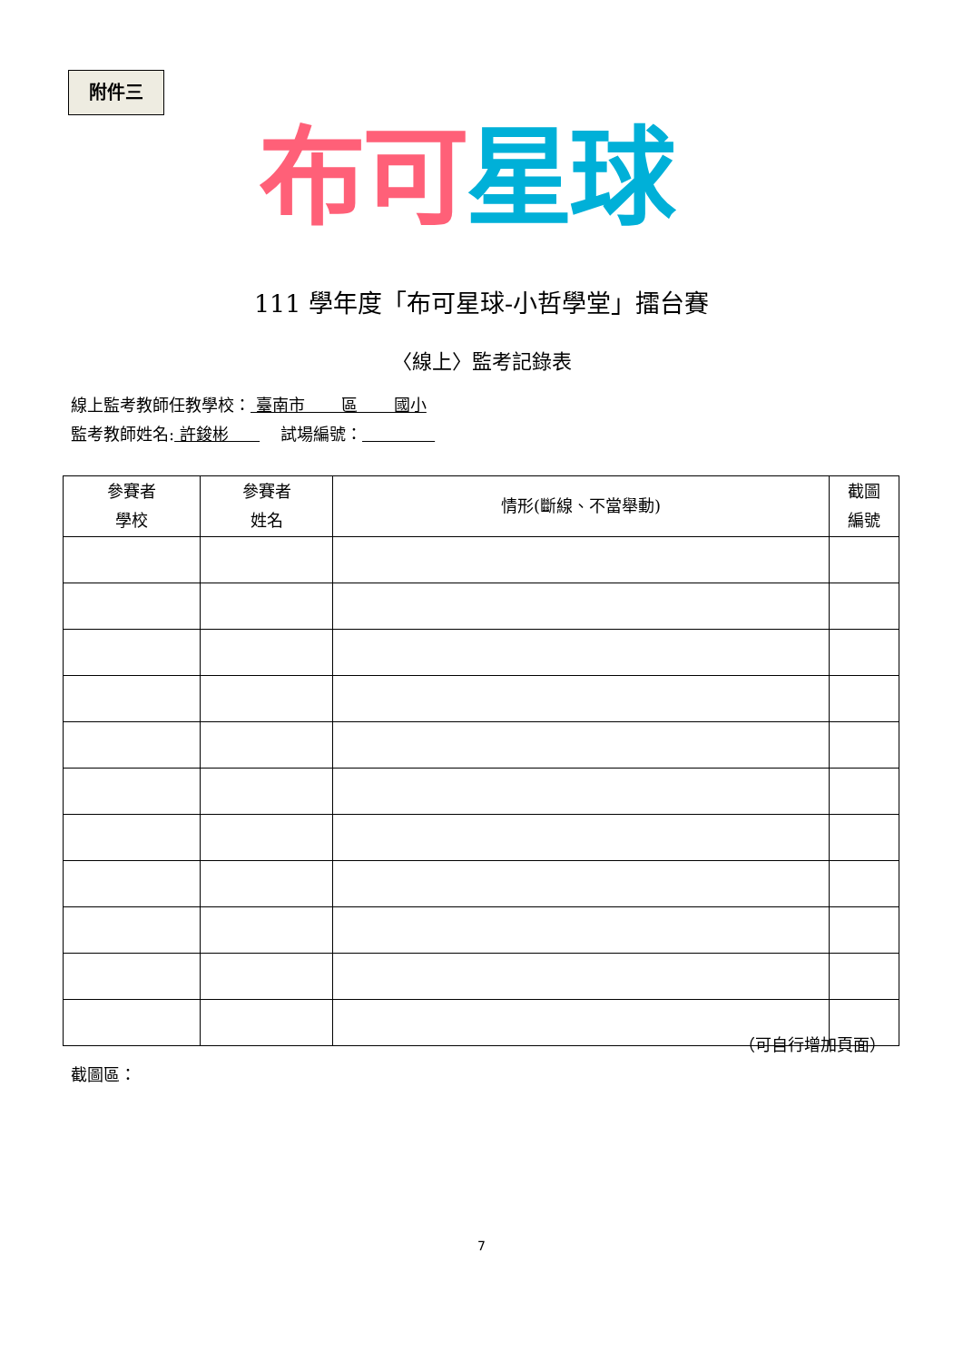附件三
布可 星球
111 學年度「布可星球-小哲學堂」擂台賽
〈線上〉監考記錄表
線上監考教師任教學校： 臺南市 區 國小
監考教師姓名: 許鋑彬 試場編號：
| 參賽者 學校 | 參賽者 姓名 | 情形(斷線、不當舉動) | 截圖 編號 |
| --- | --- | --- | --- |
（可自行增加頁面）
截圖區：
7